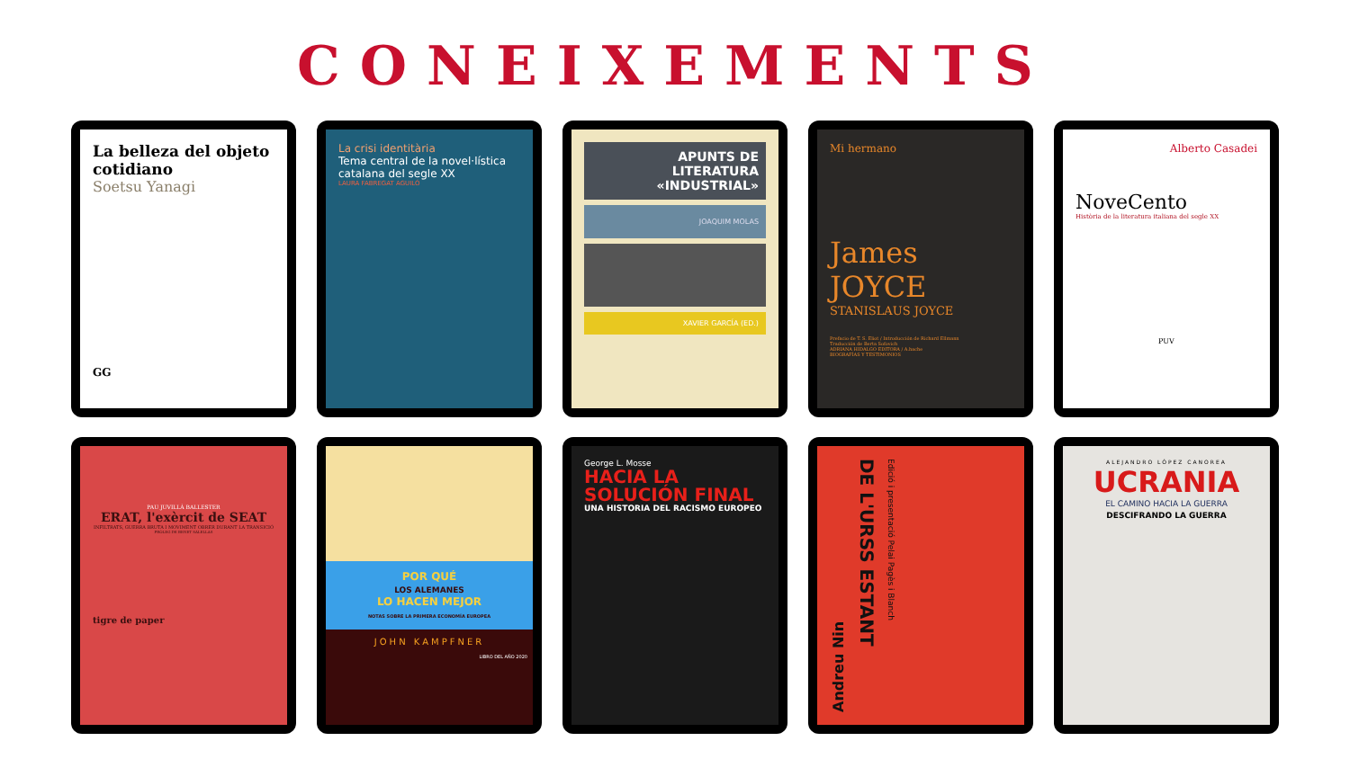CONEIXEMENTS
La belleza del objeto cotidiano
Soetsu Yanagi
GG
La crisi identitària
Tema central de la novel·lística catalana del segle XX
LAURA FABREGAT AGUILÓ
APUNTS DE LITERATURA «INDUSTRIAL»
JOAQUIM MOLAS
XAVIER GARCÍA (ED.)
Mi hermano
James JOYCE
STANISLAUS JOYCE
Prefacio de T. S. Eliot / Introducción de Richard Ellmann
Traducción de Berta Sofovich
ADRIANA HIDALGO EDITORA / A.hache
BIOGRAFÍAS Y TESTIMONIOS
Alberto Casadei
NoveCento
Història de la literatura italiana del segle XX
PUV
PAU JUVILLÀ BALLESTER
ERAT, l'exèrcit de SEAT
INFILTRATS, GUERRA BRUTA I MOVIMENT OBRER DURANT LA TRANSICIÓ
PRÒLEG DE BENET SALELLAS
tigre de paper
POR QUÉ
LOS ALEMANES
LO HACEN MEJOR
NOTAS SOBRE LA PRIMERA ECONOMÍA EUROPEA
JOHN KAMPFNER
LIBRO DEL AÑO 2020
George L. Mosse
HACIA LA SOLUCIÓN FINAL
UNA HISTORIA DEL RACISMO EUROPEO
Andreu Nin
DE L'URSS ESTANT
Edició i presentació Pelai Pagès i Blanch
ALEJANDRO LÓPEZ CANOREA
UCRANIA
EL CAMINO HACIA LA GUERRA
DESCIFRANDO LA GUERRA